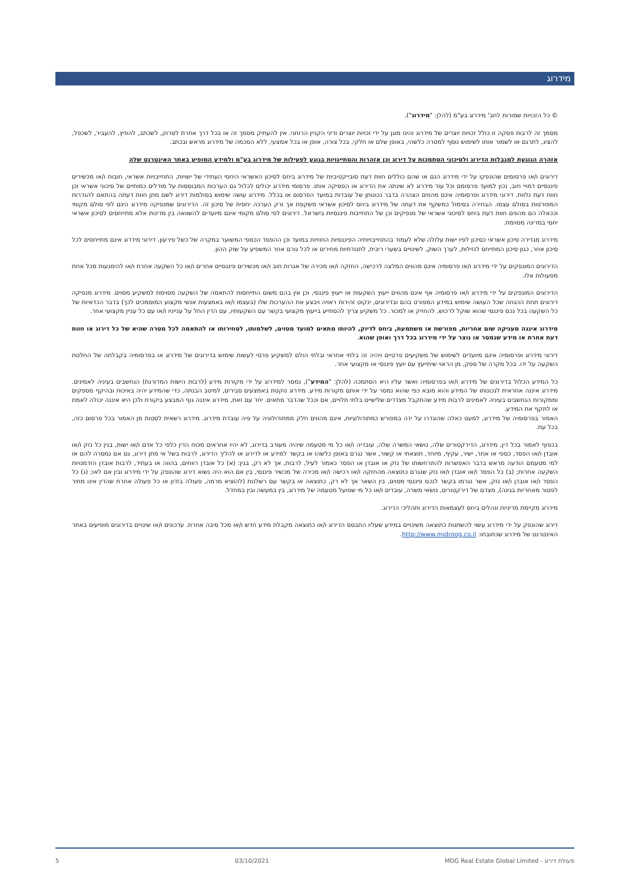מידרוג
© כל הזכויות שמורות לחב' מידרוג בע"מ (להלן: "מידרוג").
מסמך זה לרבות פסקה זו כולל זכויות יוצרים של מידרוג והינו מוגן על ידי זכויות יוצרים ודיני הקניין הרוחני. אין להעתיק מסמך זה או בכל דרך אחרת לסרוק, לשכתב, להפיץ, להעביר, לשכפל, להציג, לתרגם או לשמור אותו לשימוש נוסף למטרה כלשהי, באופן שלם או חלקי, בכל צורה, אופן או בכל אמצעי, ללא הסכמה של מידרוג מראש ובכתב.
אזהרה הנוגעת למגבלות הדירוג ולסיכוני הסתמכות על דירוג וכן אזהרות והסתייגויות בנוגע לפעילות של מידרוג בע"מ ולמידע המופיע באתר האינטרנט שלה
דירוגים ו/או פרסומים שהונפקו על ידי מידרוג הנם או שהם כוללים חוות דעת סובייקטיביות של מידרוג ביחס לסיכון האשראי היחסי העתידי של ישויות, התחייבויות אשראי, חובות ו/או מכשירים פיננסיים דמויי חוב, נכון למועד פרסומם וכל עוד מידרוג לא שינתה את הדירוג או הפסיקה אותו. פרסומי מידרוג יכולים לכלול גם הערכות המבוססות על מודלים כמותיים של סיכוני אשראי וכן חוות דעת נלוות. דירוגי מידרוג ופרסומיה אינם מהווים הצהרה בדבר נכונותן של עובדות במועד הפרסום או בכלל. מידרוג עושה שימוש בסולמות דירוג לשם מתן חוות דעתה בהתאם להגדרות המפורטות בסולם עצמו. הבחירה בסימול כמשקף את דעתה של מידרוג ביחס לסיכון אשראי משקפת אך ורק הערכה יחסית של סיכון זה. הדירוגים שמנפיקה מידרוג הינם לפי סולם מקומי וככאלה הם מהווים חוות דעת ביחס לסיכוני אשראי של מנפיקים וכן של התחייבות פיננסיות בישראל. דירוגים לפי סולם מקומי אינם מיועדים להשוואה בין מדינות אלא מתייחסים לסיכון אשראי יחסי במדינה מסוימת.
מידרוג מגדירה סיכון אשראי כסיכון לפיו ישות עלולה שלא לעמוד בהתחייבויותיה הפיננסיות החוזיות במועד וכן ההפסד הכספי המשוער במקרה של כשל פירעון. דירוגי מידרוג אינם מתייחסים לכל סיכון אחר, כגון סיכון המתייחס לנזילות, לערך השוק, לשינויים בשערי ריבית, לתנודתיות מחירים או לכל גורם אחר המשפיע על שוק ההון.
הדירוגים המונפקים על ידי מידרוג ו/או פרסומיה אינם מהווים המלצה לרכישה, החזקה ו/או מכירה של אגרות חוב ו/או מכשירים פיננסיים אחרים ו/או כל השקעה אחרת ו/או להימנעות מכל אחת מפעולות אלו.
הדירוגים המונפקים על ידי מידרוג ו/או פרסומיה אף אינם מהווים ייעוץ השקעות או ייעוץ פיננסי, וכן אין בהם משום התייחסות להתאמה של השקעה מסוימת למשקיע מסוים. מידרוג מנפיקה דירוגים תחת ההנחה שכל העושה שימוש במידע המפורט בהם ובדירוגים, ינקוט זהירות ראויה ויבצע את ההערכות שלו (בעצמו ו/או באמצעות אנשי מקצוע המוסמכים לכך) בדבר הכדאיות של כל השקעה בכל נכס פיננסי שהוא שוקל לרכוש, להחזיק או למכור. כל משקיע צריך להסתייע בייעוץ מקצועי בקשר עם השקעותיו, עם הדין החל על ענייניו ו/או עם כל עניין מקצועי אחר.
מידרוג איננה מעניקה שום אחריות, מפורשת או משתמעת, ביחס לדיוק, להיותו מתאים למועד מסוים, לשלמותו, לסחירותו או להתאמה לכל מטרה שהיא של כל דירוג או חוות דעת אחרת או מידע שנמסר או נוצר על ידי מידרוג בכל דרך ואופן שהוא.
דירוגי מידרוג ופרסומיה אינם מיועדים לשימוש של משקיעים פרטיים ויהיה זה בלתי אחראי ובלתי הולם למשקיע פרטי לעשות שימוש בדירוגים של מידרוג או בפרסומיה בקבלתה של החלטת השקעה על ידו. בכל מקרה של ספק, מן הראוי שיתייעץ עם יועץ פיננסי או מקצועי אחר.
כל המידע הכלול בדירוגים של מידרוג ו/או בפרסומיה ואשר עליו היא הסתמכה (להלן: "המידע"), נמסר למידרוג על ידי מקורות מידע (לרבות הישות המדורגת) הנחשבים בעיניה לאמינים. מידרוג איננה אחראית לנכונותו של המידע והוא מובא כפי שהוא נמסר על ידי אותם מקורות מידע. מידרוג נוקטת באמצעים סבירים, למיטב הבנתה, כדי שהמידע יהיה באיכות ובהיקף מספקים וממקורות הנחשבים בעיניה לאמינים לרבות מידע שהתקבל מצדדים שלישיים בלתי תלויים, אם וככל שהדבר מתאים. יחד עם זאת, מידרוג איננה גוף המבצע ביקורת ולכן היא איננה יכולה לאמת או לתקף את המידע.
האמור בפרסומיה של מידרוג, למעט כאלה שהוגדרו על ידה במפורש כמתודולוגיות, אינם מהווים חלק ממתודולוגיה על פיה עובדת מידרוג. מידרוג רשאית לסטות מן האמור בכל פרסום כזה, בכל עת.
בכפוף לאמור בכל דין, מידרוג, הדירקטורים שלה, נושאי המשרה שלה, עובדיה ו/או כל מי מטעמה שיהיה מעורב בדירוג, לא יהיו אחראים מכוח הדין כלפי כל אדם ו/או ישות, בגין כל נזק ו/או אובדן ו/או הפסד, כספי או אחר, ישיר, עקיף, מיוחד, תוצאתי או קשור, אשר נגרם באופן כלשהו או בקשר למידע או לדירוג או להליך הדירוג, לרבות בשל אי מתן דירוג, גם אם נמסרה להם או למי מטעמם הודעה מראש בדבר האפשרות להתרחשותו של נזק או אובדן או הפסד כאמור לעיל, לרבות, אך לא רק, בגין: (א) כל אובדן רווחים, בהווה או בעתיד, לרבות אובדן הזדמנויות השקעה אחרות; (ב) כל הפסד ו/או אובדן ו/או נזק שנגרם כתוצאה מהחזקה ו/או רכישה ו/או מכירה של מכשיר פיננסי, בין אם הוא היה נשוא דירוג שהונפק על ידי מידרוג ובין אם לאו; (ג) כל הפסד ו/או אובדן ו/או נזק, אשר נגרמו בקשר לנכס פיננסי מסוים, בין השאר אך לא רק, כתוצאה או בקשר עם רשלנות (להוציא מרמה, פעולה בזדון או כל פעולה אחרת שהדין אינו מתיר לפטור מאחריות בגינה), מצדם של דירקטורים, נושאי משרה, עובדים ו/או כל מי שפועל מטעמה של מידרוג, בין במעשה ובין במחדל.
מידרוג מקיימת מדיניות ונהלים ביחס לעצמאות הדירוג ותהליכי הדירוג.
דירוג שהונפק על ידי מידרוג עשוי להשתנות כתוצאה משינויים במידע שעליו התבסס הדירוג ו/או כתוצאה מקבלת מידע חדש ו/או מכל סיבה אחרת. עדכונים ו/או שינויים בדירוגים מופיעים באתר האינטרנט של מידרוג שכתובתו: http://www.midroog.co.il.
5 03/10/2021 MDG Real Estate Global Limited - פעולת דירוג